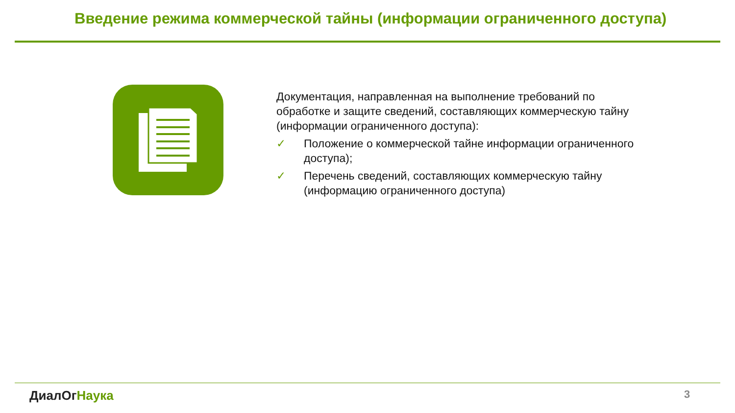Введение режима коммерческой тайны (информации ограниченного доступа)
Документация, направленная на выполнение требований по обработке и защите сведений, составляющих коммерческую тайну (информации ограниченного доступа):
✓ Положение о коммерческой тайне информации ограниченного доступа);
✓ Перечень сведений, составляющих коммерческую тайну (информацию ограниченного доступа)
ДиалОг Наука 3